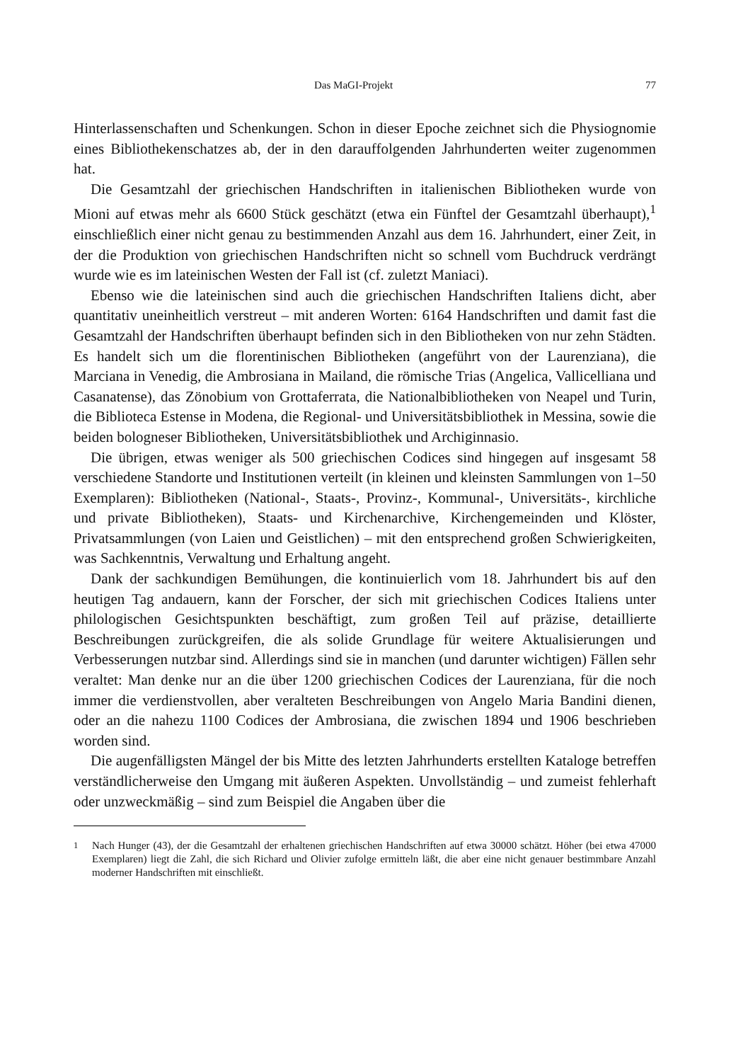Das MaGI-Projekt 77
Hinterlassenschaften und Schenkungen. Schon in dieser Epoche zeichnet sich die Physiognomie eines Bibliothekenschatzes ab, der in den darauffolgenden Jahrhunderten weiter zugenommen hat.
Die Gesamtzahl der griechischen Handschriften in italienischen Bibliotheken wurde von Mioni auf etwas mehr als 6600 Stück geschätzt (etwa ein Fünftel der Gesamtzahl überhaupt),<sup>1</sup> einschließlich einer nicht genau zu bestimmenden Anzahl aus dem 16. Jahrhundert, einer Zeit, in der die Produktion von griechischen Handschriften nicht so schnell vom Buchdruck verdrängt wurde wie es im lateinischen Westen der Fall ist (cf. zuletzt Maniaci).
Ebenso wie die lateinischen sind auch die griechischen Handschriften Italiens dicht, aber quantitativ uneinheitlich verstreut – mit anderen Worten: 6164 Handschriften und damit fast die Gesamtzahl der Handschriften überhaupt befinden sich in den Bibliotheken von nur zehn Städten. Es handelt sich um die florentinischen Bibliotheken (angeführt von der Laurenziana), die Marciana in Venedig, die Ambrosiana in Mailand, die römische Trias (Angelica, Vallicelliana und Casanatense), das Zönobium von Grottaferrata, die Nationalbibliotheken von Neapel und Turin, die Biblioteca Estense in Modena, die Regional- und Universitätsbibliothek in Messina, sowie die beiden bologneser Bibliotheken, Universitätsbibliothek und Archiginnasio.
Die übrigen, etwas weniger als 500 griechischen Codices sind hingegen auf insgesamt 58 verschiedene Standorte und Institutionen verteilt (in kleinen und kleinsten Sammlungen von 1–50 Exemplaren): Bibliotheken (National-, Staats-, Provinz-, Kommunal-, Universitäts-, kirchliche und private Bibliotheken), Staats- und Kirchenarchive, Kirchengemeinden und Klöster, Privatsammlungen (von Laien und Geistlichen) – mit den entsprechend großen Schwierigkeiten, was Sachkenntnis, Verwaltung und Erhaltung angeht.
Dank der sachkundigen Bemühungen, die kontinuierlich vom 18. Jahrhundert bis auf den heutigen Tag andauern, kann der Forscher, der sich mit griechischen Codices Italiens unter philologischen Gesichtspunkten beschäftigt, zum großen Teil auf präzise, detaillierte Beschreibungen zurückgreifen, die als solide Grundlage für weitere Aktualisierungen und Verbesserungen nutzbar sind. Allerdings sind sie in manchen (und darunter wichtigen) Fällen sehr veraltet: Man denke nur an die über 1200 griechischen Codices der Laurenziana, für die noch immer die verdienstvollen, aber veralteten Beschreibungen von Angelo Maria Bandini dienen, oder an die nahezu 1100 Codices der Ambrosiana, die zwischen 1894 und 1906 beschrieben worden sind.
Die augenfälligsten Mängel der bis Mitte des letzten Jahrhunderts erstellten Kataloge betreffen verständlicherweise den Umgang mit äußeren Aspekten. Unvollständig – und zumeist fehlerhaft oder unzweckmäßig – sind zum Beispiel die Angaben über die
<sup>1</sup> Nach Hunger (43), der die Gesamtzahl der erhaltenen griechischen Handschriften auf etwa 30000 schätzt. Höher (bei etwa 47000 Exemplaren) liegt die Zahl, die sich Richard und Olivier zufolge ermitteln läßt, die aber eine nicht genauer bestimmbare Anzahl moderner Handschriften mit einschließt.